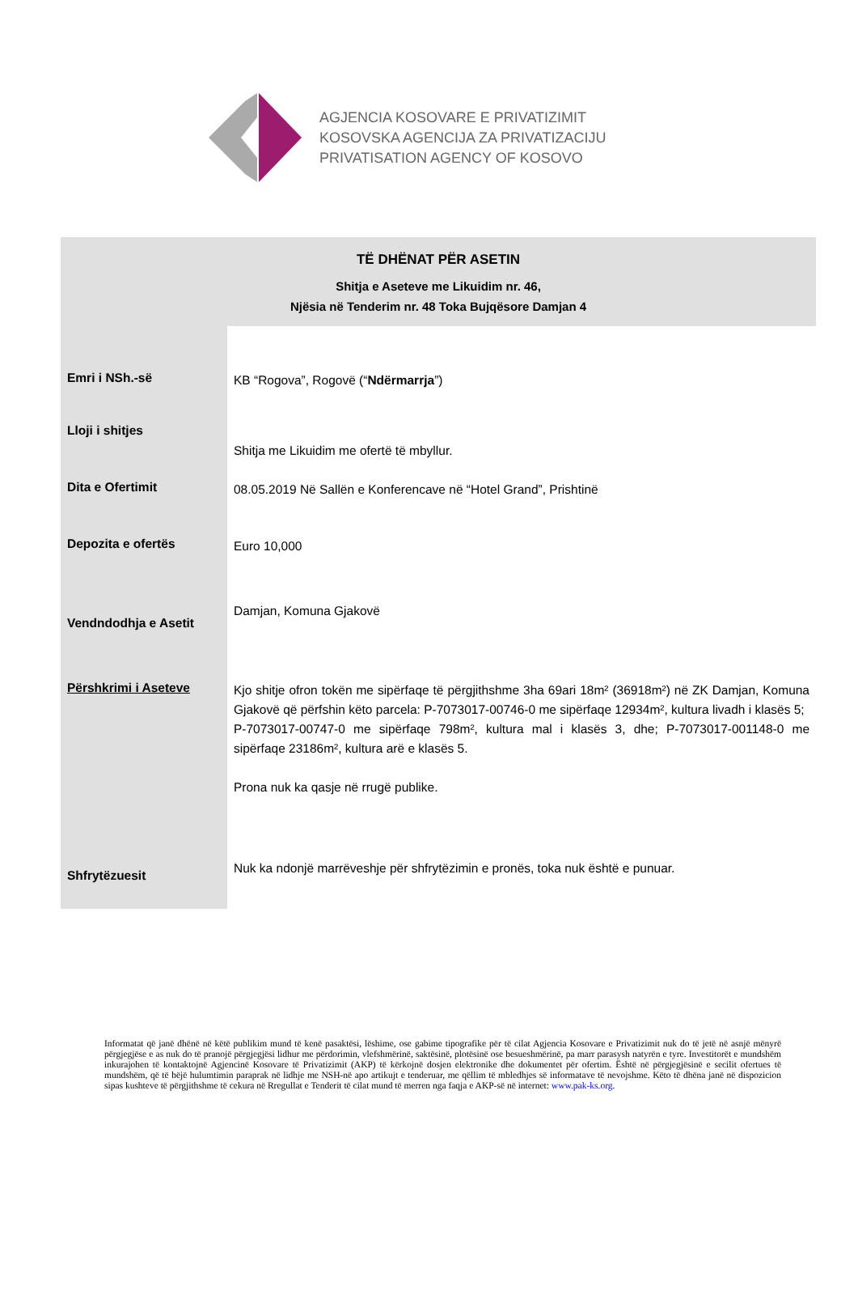AGJENCIA KOSOVARE E PRIVATIZIMIT
KOSOVSKA AGENCIJA ZA PRIVATIZACIJU
PRIVATISATION AGENCY OF KOSOVO
TË DHËNAT PËR ASETIN
Shitja e Aseteve me Likuidim nr. 46,
Njësia në Tenderim nr. 48 Toka Bujqësore Damjan 4
| Emri i NSh.-së | KB “Rogova”, Rogovë (“ Ndërmarrja ”) |
| Lloji i shitjes | Shitja me Likuidim me ofertë të mbyllur. |
| Dita e Ofertimit | 08.05.2019 Në Sallën e Konferencave në “Hotel Grand”, Prishtinë |
| Depozita e ofertës | Euro 10,000 |
| Vendndodhja e Asetit | Damjan, Komuna Gjakovë |
| Përshkrimi i Aseteve | Kjo shitje ofron tokën me sipërfaqe të përgjithshme 3ha 69ari 18m² (36918m²) në ZK Damjan, Komuna Gjakovë që përfshin këto parcela: P-7073017-00746-0 me sipërfaqe 12934m², kultura livadh i klasës 5; P-7073017-00747-0 me sipërfaqe 798m², kultura mal i klasës 3, dhe; P-7073017-001148-0 me sipërfaqe 23186m², kultura arë e klasës 5. Prona nuk ka qasje në rrugë publike. |
| Shfrytëzuesit | Nuk ka ndonjë marrëveshje për shfrytëzimin e pronës, toka nuk është e punuar. |
Informatat që janë dhënë në këtë publikim mund të kenë pasaktësi, lëshime, ose gabime tipografike për të cilat Agjencia Kosovare e Privatizimit nuk do të jetë në asnjë mënyrë përgjegjëse e as nuk do të pranojë përgjegjësi lidhur me përdorimin, vlefshmërinë, saktësinë, plotësinë ose besueshmërinë, pa marr parasysh natyrën e tyre. Investitorët e mundshëm inkurajohen të kontaktojnë Agjencinë Kosovare të Privatizimit (AKP) të kërkojnë dosjen elektronike dhe dokumentet për ofertim. Është në përgjegjësinë e secilit ofertues të mundshëm, që të bëjë hulumtimin paraprak në lidhje me NSH-në apo artikujt e tenderuar, me qëllim të mbledhjes së informatave të nevojshme. Këto të dhëna janë në dispozicion sipas kushteve të përgjithshme të cekura në Rregullat e Tenderit të cilat mund të merren nga faqja e AKP-së në internet: www.pak-ks.org.